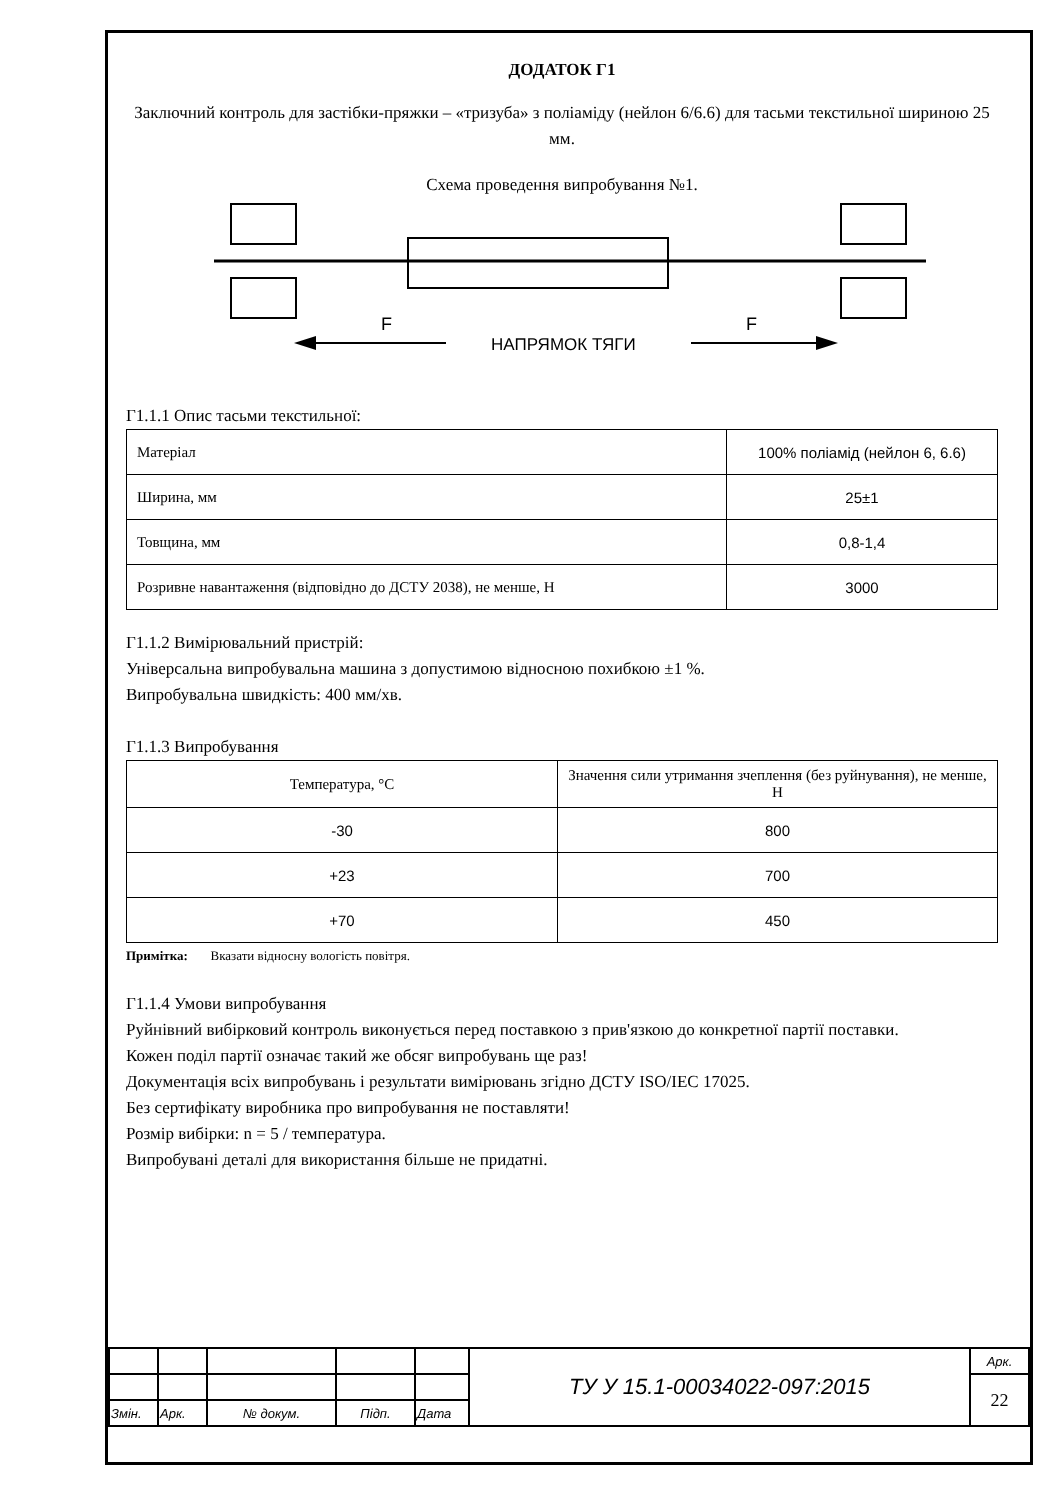ДОДАТОК Г1
Заключний контроль для застібки-пряжки – «тризуба» з поліаміду (нейлон 6/6.6) для тасьми текстильної шириною 25 мм.
Схема проведення випробування №1.
F
F
НАПРЯМОК ТЯГИ
Г1.1.1 Опис тасьми текстильної:
| Матеріал | 100% поліамід (нейлон 6, 6.6) |
| Ширина, мм | 25±1 |
| Товщина, мм | 0,8-1,4 |
| Розривне навантаження (відповідно до ДСТУ 2038), не менше, Н | 3000 |
Г1.1.2 Вимірювальний пристрій:
Універсальна випробувальна машина з допустимою відносною похибкою ±1 %.
Випробувальна швидкість: 400 мм/хв.
Г1.1.3 Випробування
| Температура, °С | Значення сили утримання зчеплення (без руйнування), не менше, Н |
| -30 | 800 |
| +23 | 700 |
| +70 | 450 |
Примітка: Вказати відносну вологість повітря.
Г1.1.4 Умови випробування
Руйнівний вибірковий контроль виконується перед поставкою з прив'язкою до конкретної партії поставки.
Кожен поділ партії означає такий же обсяг випробувань ще раз!
Документація всіх випробувань і результати вимірювань згідно ДСТУ ISO/IEC 17025.
Без сертифікату виробника про випробування не поставляти!
Розмір вибірки: n = 5 / температура.
Випробувані деталі для використання більше не придатні.
| | | | | | ТУ У 15.1-00034022-097:2015 | Арк. |
| | | | | | | 22 |
| Змін. | Арк. | № докум. | Підп. | Дата | | |